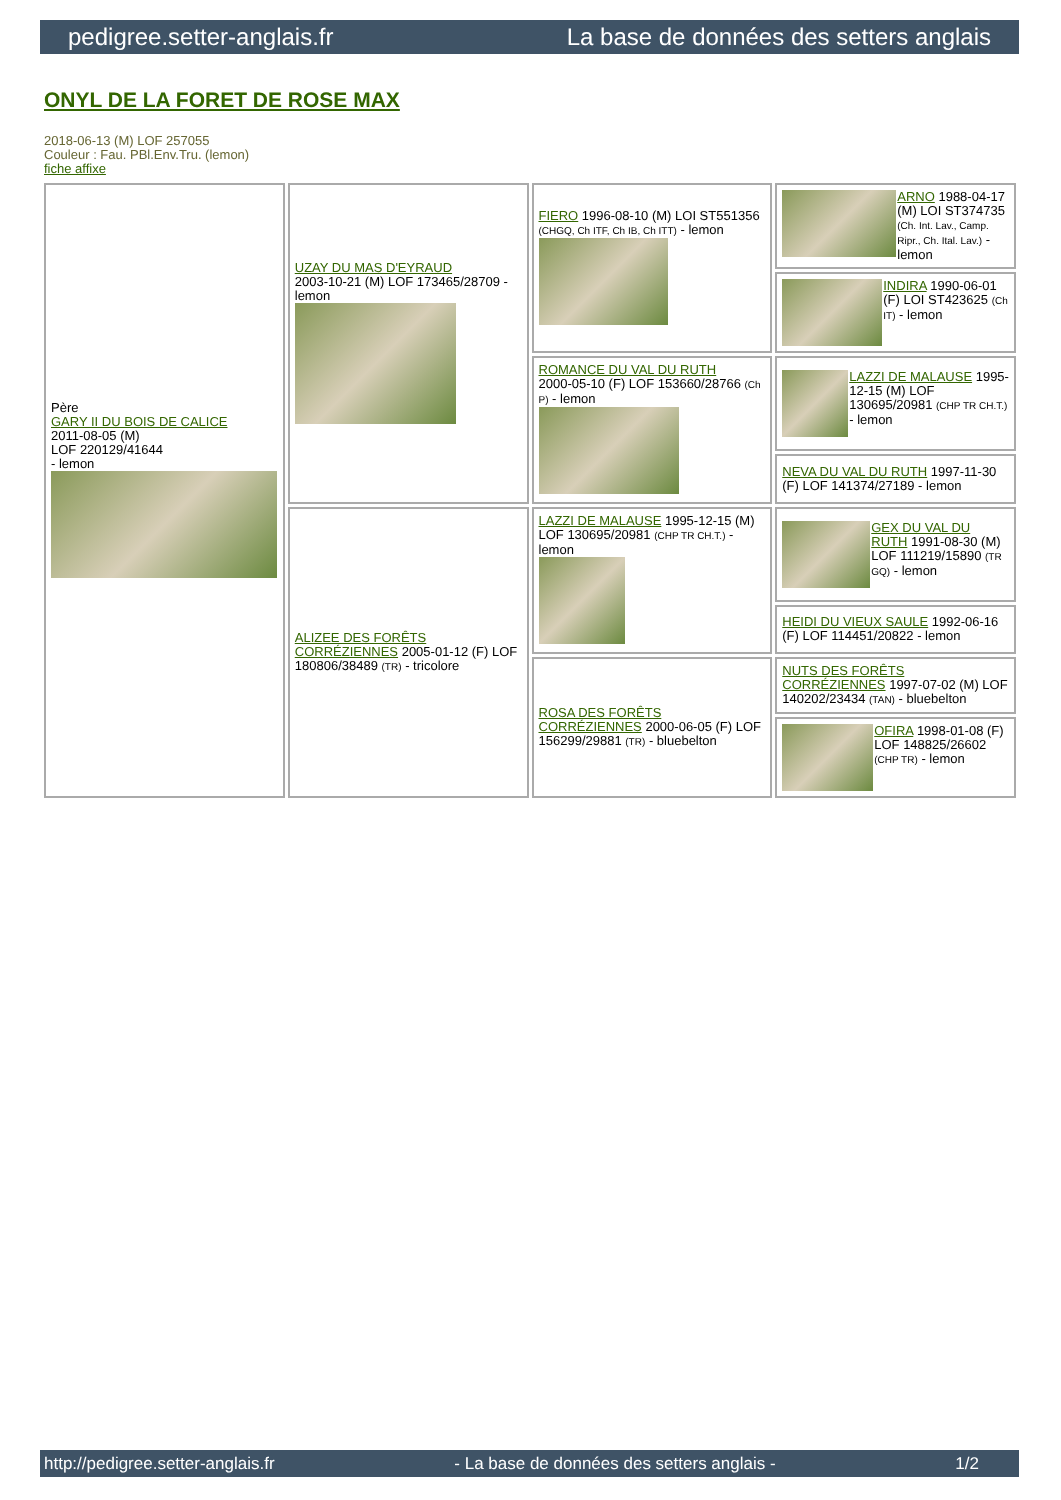pedigree.setter-anglais.fr La base de données des setters anglais
ONYL DE LA FORET DE ROSE MAX
2018-06-13 (M) LOF 257055
Couleur : Fau. PBl.Env.Tru. (lemon)
fiche affixe
| Père GARY II DU BOIS DE CALICE 2011-08-05 (M) LOF 220129/41644 - lemon | UZAY DU MAS D'EYRAUD 2003-10-21 (M) LOF 173465/28709 - lemon | FIERO 1996-08-10 (M) LOI ST551356 (CHGQ, Ch ITF, Ch IB, Ch ITT) - lemon | ARNO 1988-04-17 (M) LOI ST374735 (Ch. Int. Lav., Camp. Ripr., Ch. Ital. Lav.) - lemon |
| | | | INDIRA 1990-06-01 (F) LOI ST423625 (Ch IT) - lemon |
| | | ROMANCE DU VAL DU RUTH 2000-05-10 (F) LOF 153660/28766 (Ch P) - lemon | LAZZI DE MALAUSE 1995-12-15 (M) LOF 130695/20981 (CHP TR CH.T.) - lemon |
| | | | NEVA DU VAL DU RUTH 1997-11-30 (F) LOF 141374/27189 - lemon |
| | ALIZEE DES FORÊTS CORRÉZIENNES 2005-01-12 (F) LOF 180806/38489 (TR) - tricolore | LAZZI DE MALAUSE 1995-12-15 (M) LOF 130695/20981 (CHP TR CH.T.) - lemon | GEX DU VAL DU RUTH 1991-08-30 (M) LOF 111219/15890 (TR GQ) - lemon |
| | | | HEIDI DU VIEUX SAULE 1992-06-16 (F) LOF 114451/20822 - lemon |
| | | ROSA DES FORÊTS CORRÉZIENNES 2000-06-05 (F) LOF 156299/29881 (TR) - bluebelton | NUTS DES FORÊTS CORRÉZIENNES 1997-07-02 (M) LOF 140202/23434 (TAN) - bluebelton |
| | | | OFIRA 1998-01-08 (F) LOF 148825/26602 (CHP TR) - lemon |
http://pedigree.setter-anglais.fr - La base de données des setters anglais - 1/2